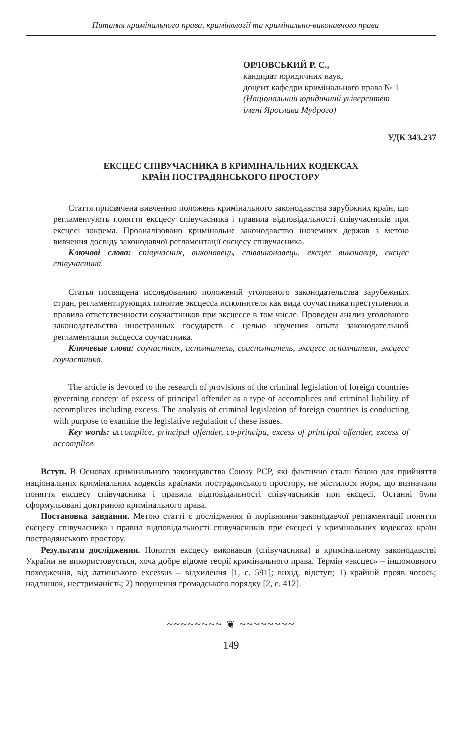Питання кримінального права, кримінології та кримінально-виконавчого права
ОРЛОВСЬКИЙ Р. С.,
кандидат юридичних наук,
доцент кафедри кримінального права № 1
(Національний юридичний університет
імені Ярослава Мудрого)
УДК 343.237
ЕКСЦЕС СПІВУЧАСНИКА В КРИМІНАЛЬНИХ КОДЕКСАХ
КРАЇН ПОСТРАДЯНСЬКОГО ПРОСТОРУ
Стаття присвячена вивченню положень кримінального законодавства зарубіжних країн, що регламентують поняття ексцесу співучасника і правила відповідальності співучасників при ексцесі зокрема. Проаналізовано кримінальне законодавство іноземних держав з метою вивчення досвіду законодавчої регламентації ексцесу співучасника.
Ключові слова: співучасник, виконавець, співвиконавець, ексцес виконавця, ексцес співучасника.
Статья посвящена исследованию положений уголовного законодательства зарубежных стран, регламентирующих понятие эксцесса исполнителя как вида соучастника преступления и правила ответственности соучастников при эксцессе в том числе. Проведен анализ уголовного законодательства иностранных государств с целью изучения опыта законодательной регламентации эксцесса соучастника.
Ключевые слова: соучастник, исполнитель, соисполнитель, эксцесс исполнителя, эксцесс соучастника.
The article is devoted to the research of provisions of the criminal legislation of foreign countries governing concept of excess of principal offender as a type of accomplices and criminal liability of accomplices including excess. The analysis of criminal legislation of foreign countries is conducting with purpose to examine the legislative regulation of these issues.
Key words: accomplice, principal offender, co-principa, excess of principal offender, excess of accomplice.
Вступ. В Основах кримінального законодавства Союзу РСР, які фактично стали базою для прийняття національних кримінальних кодексів країнами пострадянського простору, не містилося норм, що визначали поняття ексцесу співучасника і правила відповідальності співучасників при ексцесі. Останні були сформульовані доктриною кримінального права.
Постановка завдання. Метою статті є дослідження й порівняння законодавчої регламентації поняття ексцесу співучасника і правил відповідальності співучасників при ексцесі у кримінальних кодексах країн пострадянського простору.
Результати дослідження. Поняття ексцесу виконавця (співучасника) в кримінальному законодавстві України не використовується, хоча добре відоме теорії кримінального права. Термін «ексцес» – іншомовного походження, від латинського excessus – відхилення [1, с. 591]; вихід, відступ; 1) крайній прояв чогось; надлишок, нестриманість; 2) порушення громадського порядку [2, с. 412].
~~~~~~~~ ❦ ~~~~~~~~
149